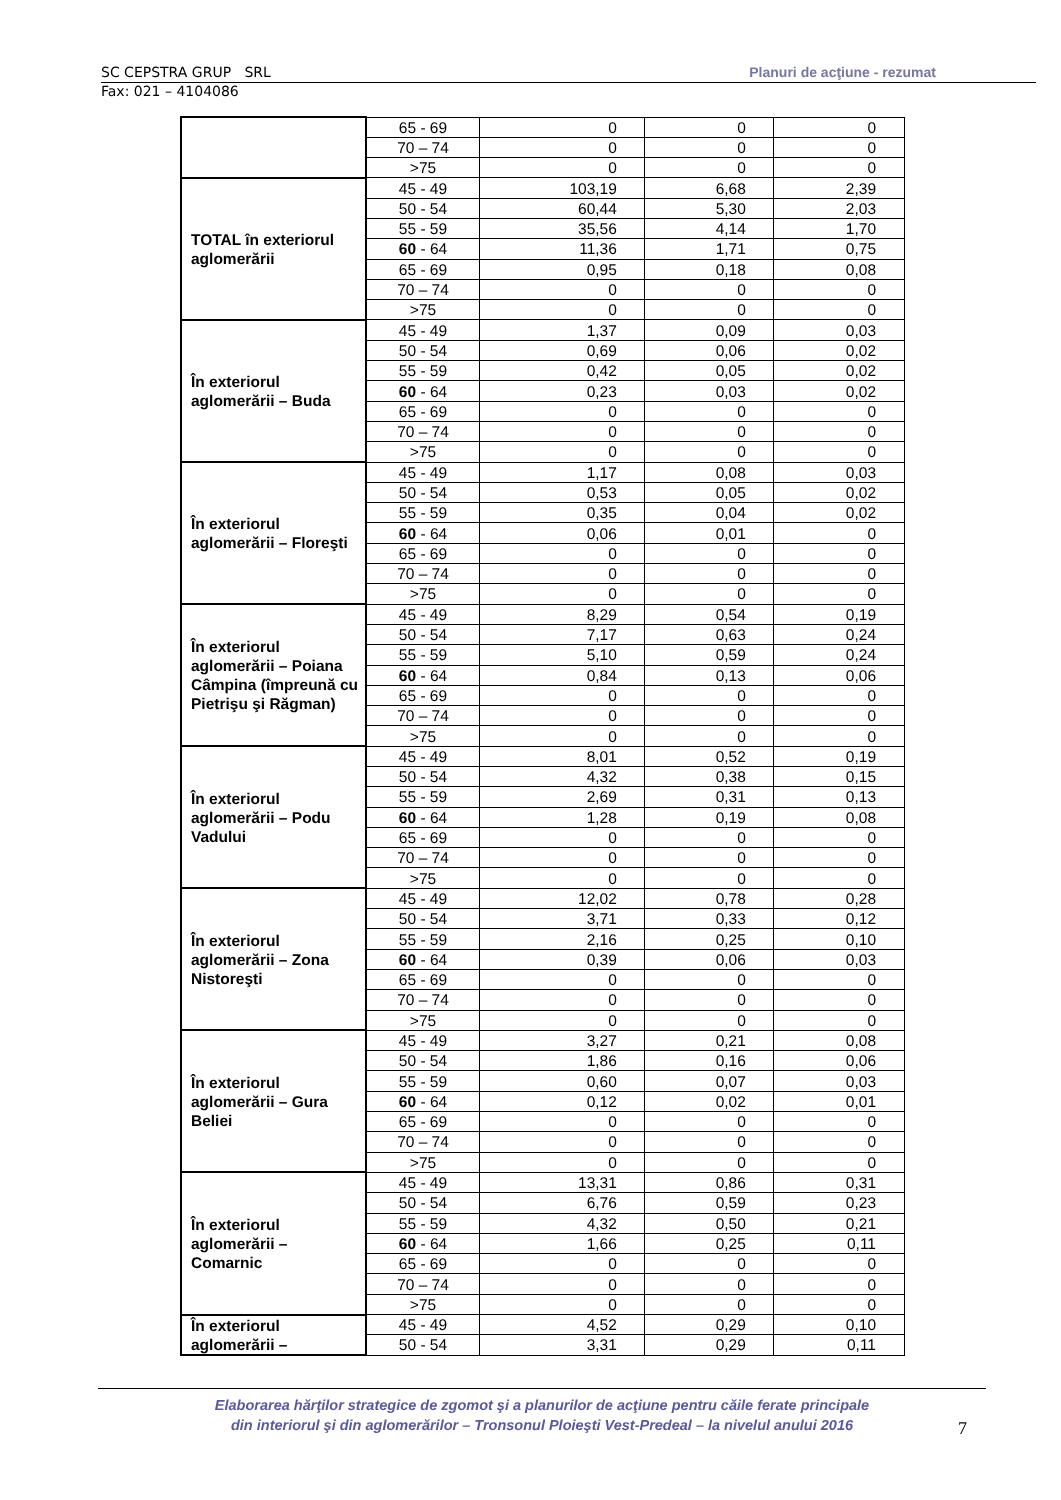SC CEPSTRA GRUP SRL Planuri de acţiune - rezumat
Fax: 021 – 4104086
| | 65 - 69 | 0 | 0 | 0 |
| | 70 – 74 | 0 | 0 | 0 |
| | >75 | 0 | 0 | 0 |
| TOTAL în exteriorul aglomerării | 45 - 49 | 103,19 | 6,68 | 2,39 |
| | 50 - 54 | 60,44 | 5,30 | 2,03 |
| | 55 - 59 | 35,56 | 4,14 | 1,70 |
| | 60 - 64 | 11,36 | 1,71 | 0,75 |
| | 65 - 69 | 0,95 | 0,18 | 0,08 |
| | 70 – 74 | 0 | 0 | 0 |
| | >75 | 0 | 0 | 0 |
| În exteriorul aglomerării – Buda | 45 - 49 | 1,37 | 0,09 | 0,03 |
| | 50 - 54 | 0,69 | 0,06 | 0,02 |
| | 55 - 59 | 0,42 | 0,05 | 0,02 |
| | 60 - 64 | 0,23 | 0,03 | 0,02 |
| | 65 - 69 | 0 | 0 | 0 |
| | 70 – 74 | 0 | 0 | 0 |
| | >75 | 0 | 0 | 0 |
| În exteriorul aglomerării – Floreşti | 45 - 49 | 1,17 | 0,08 | 0,03 |
| | 50 - 54 | 0,53 | 0,05 | 0,02 |
| | 55 - 59 | 0,35 | 0,04 | 0,02 |
| | 60 - 64 | 0,06 | 0,01 | 0 |
| | 65 - 69 | 0 | 0 | 0 |
| | 70 – 74 | 0 | 0 | 0 |
| | >75 | 0 | 0 | 0 |
| În exteriorul aglomerării – Poiana Câmpina (împreună cu Pietrişu şi Răgman) | 45 - 49 | 8,29 | 0,54 | 0,19 |
| | 50 - 54 | 7,17 | 0,63 | 0,24 |
| | 55 - 59 | 5,10 | 0,59 | 0,24 |
| | 60 - 64 | 0,84 | 0,13 | 0,06 |
| | 65 - 69 | 0 | 0 | 0 |
| | 70 – 74 | 0 | 0 | 0 |
| | >75 | 0 | 0 | 0 |
| În exteriorul aglomerării – Podu Vadului | 45 - 49 | 8,01 | 0,52 | 0,19 |
| | 50 - 54 | 4,32 | 0,38 | 0,15 |
| | 55 - 59 | 2,69 | 0,31 | 0,13 |
| | 60 - 64 | 1,28 | 0,19 | 0,08 |
| | 65 - 69 | 0 | 0 | 0 |
| | 70 – 74 | 0 | 0 | 0 |
| | >75 | 0 | 0 | 0 |
| În exteriorul aglomerării – Zona Nistoreşti | 45 - 49 | 12,02 | 0,78 | 0,28 |
| | 50 - 54 | 3,71 | 0,33 | 0,12 |
| | 55 - 59 | 2,16 | 0,25 | 0,10 |
| | 60 - 64 | 0,39 | 0,06 | 0,03 |
| | 65 - 69 | 0 | 0 | 0 |
| | 70 – 74 | 0 | 0 | 0 |
| | >75 | 0 | 0 | 0 |
| În exteriorul aglomerării – Gura Beliei | 45 - 49 | 3,27 | 0,21 | 0,08 |
| | 50 - 54 | 1,86 | 0,16 | 0,06 |
| | 55 - 59 | 0,60 | 0,07 | 0,03 |
| | 60 - 64 | 0,12 | 0,02 | 0,01 |
| | 65 - 69 | 0 | 0 | 0 |
| | 70 – 74 | 0 | 0 | 0 |
| | >75 | 0 | 0 | 0 |
| În exteriorul aglomerării – Comarnic | 45 - 49 | 13,31 | 0,86 | 0,31 |
| | 50 - 54 | 6,76 | 0,59 | 0,23 |
| | 55 - 59 | 4,32 | 0,50 | 0,21 |
| | 60 - 64 | 1,66 | 0,25 | 0,11 |
| | 65 - 69 | 0 | 0 | 0 |
| | 70 – 74 | 0 | 0 | 0 |
| | >75 | 0 | 0 | 0 |
| În exteriorul aglomerării – | 45 - 49 | 4,52 | 0,29 | 0,10 |
| | 50 - 54 | 3,31 | 0,29 | 0,11 |
Elaborarea hărţilor strategice de zgomot şi a planurilor de acţiune pentru căile ferate principale
din interiorul şi din aglomerărilor – Tronsonul Ploieşti Vest-Predeal – la nivelul anului 2016
7